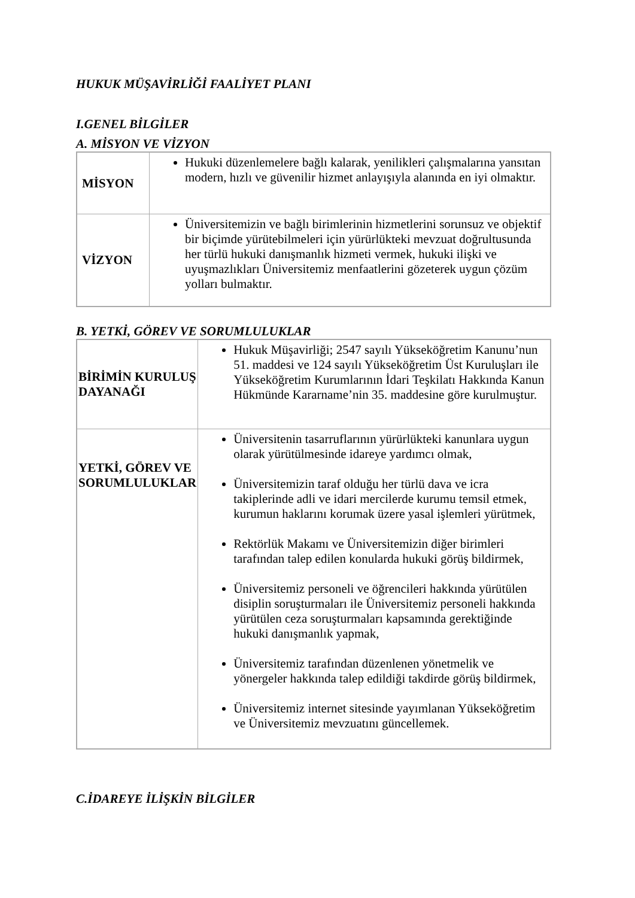HUKUK MÜŞAVİRLİĞİ FAALİYET PLANI
I.GENEL BİLGİLER
A. MİSYON VE VİZYON
| MİSYON | Hukuki düzenlemelere bağlı kalarak, yenilikleri çalışmalarına yansıtan modern, hızlı ve güvenilir hizmet anlayışıyla alanında en iyi olmaktır. |
| VİZYON | Üniversitemizin ve bağlı birimlerinin hizmetlerini sorunsuz ve objektif bir biçimde yürütebilmeleri için yürürlükteki mevzuat doğrultusunda her türlü hukuki danışmanlık hizmeti vermek, hukuki ilişki ve uyuşmazlıkları Üniversitemiz menfaatlerini gözeterek uygun çözüm yolları bulmaktır. |
B. YETKİ, GÖREV VE SORUMLULUKLAR
| BİRİMİN KURULUŞ DAYANAĞI | Hukuk Müşavirliği; 2547 sayılı Yükseköğretim Kanunu’nun 51. maddesi ve 124 sayılı Yükseköğretim Üst Kuruluşları ile Yükseköğretim Kurumlarının İdari Teşkilatı Hakkında Kanun Hükmünde Kararname’nin 35. maddesine göre kurulmuştur. |
| YETKİ, GÖREV VE SORUMLULUKLAR | Üniversitenin tasarruflarının yürürlükteki kanunlara uygun olarak yürütülmesinde idareye yardımcı olmak, Üniversitemizin taraf olduğu her türlü dava ve icra takiplerinde adli ve idari mercilerde kurumu temsil etmek, kurumun haklarını korumak üzere yasal işlemleri yürütmek, Rektörlük Makamı ve Üniversitemizin diğer birimleri tarafından talep edilen konularda hukuki görüş bildirmek, Üniversitemiz personeli ve öğrencileri hakkında yürütülen disiplin soruşturmaları ile Üniversitemiz personeli hakkında yürütülen ceza soruşturmaları kapsamında gerektiğinde hukuki danışmanlık yapmak, Üniversitemiz tarafından düzenlenen yönetmelik ve yönergeler hakkında talep edildiği takdirde görüş bildirmek, Üniversitemiz internet sitesinde yayımlanan Yükseköğretim ve Üniversitemiz mevzuatını güncellemek. |
C.İDAREYE İLİŞKİN BİLGİLER